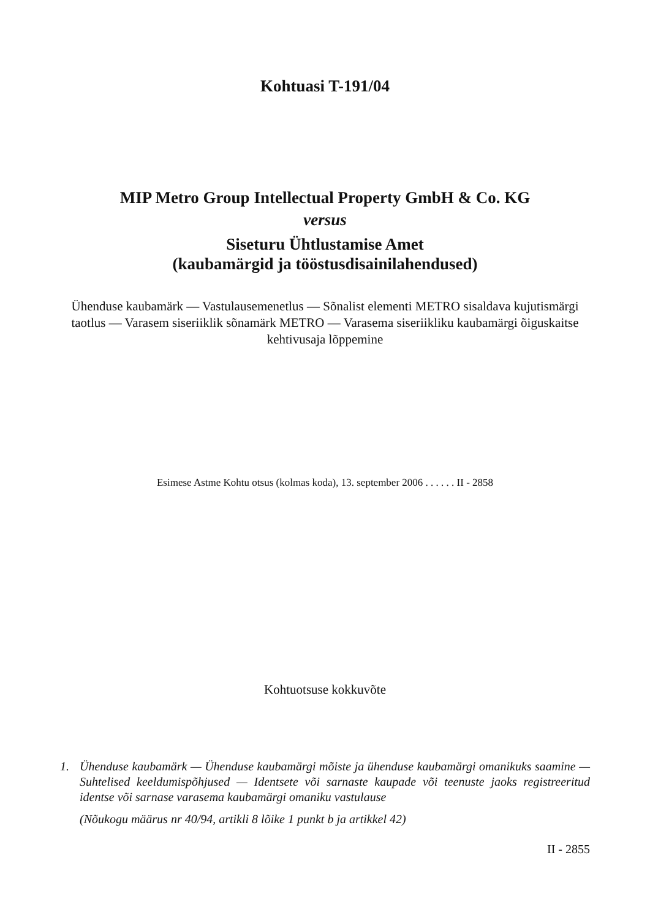Kohtuasi T-191/04
MIP Metro Group Intellectual Property GmbH & Co. KG
versus
Siseturu Ühtlustamise Amet
(kaubamärgid ja tööstusdisainilahendused)
Ühenduse kaubamärk — Vastulausemenetlus — Sõnalist elementi METRO sisaldava kujutismärgi taotlus — Varasem siseriiklik sõnamärk METRO — Varasema siseriikliku kaubamärgi õiguskaitse kehtivusaja lõppemine
Esimese Astme Kohtu otsus (kolmas koda), 13. september 2006 . . . . . . II - 2858
Kohtuotsuse kokkuvõte
1. Ühenduse kaubamärk — Ühenduse kaubamärgi mõiste ja ühenduse kaubamärgi omanikuks saamine — Suhtelised keeldumispõhjused — Identsete või sarnaste kaupade või teenuste jaoks registreeritud identse või sarnase varasema kaubamärgi omaniku vastulause
(Nõukogu määrus nr 40/94, artikli 8 lõike 1 punkt b ja artikkel 42)
II - 2855